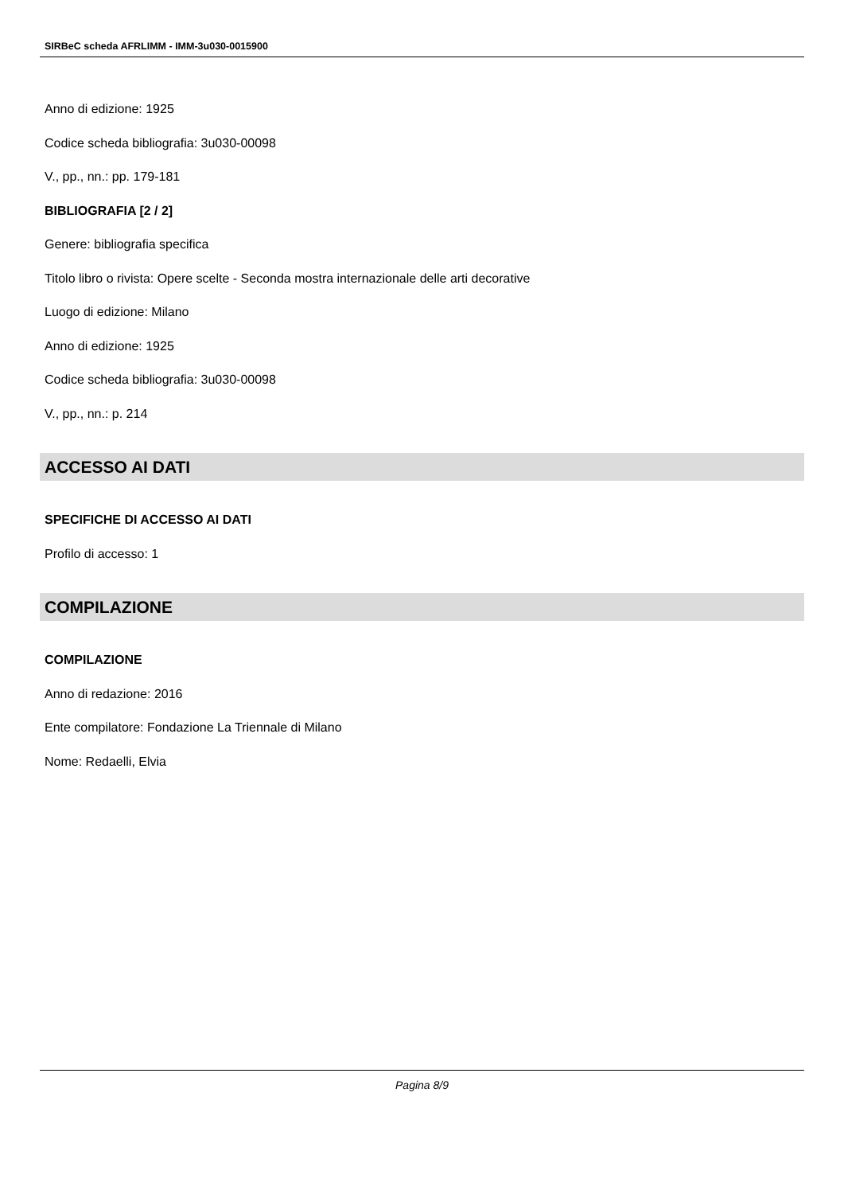SIRBeC scheda AFRLIMM - IMM-3u030-0015900
Anno di edizione: 1925
Codice scheda bibliografia: 3u030-00098
V., pp., nn.: pp. 179-181
BIBLIOGRAFIA [2 / 2]
Genere: bibliografia specifica
Titolo libro o rivista: Opere scelte - Seconda mostra internazionale delle arti decorative
Luogo di edizione: Milano
Anno di edizione: 1925
Codice scheda bibliografia: 3u030-00098
V., pp., nn.: p. 214
ACCESSO AI DATI
SPECIFICHE DI ACCESSO AI DATI
Profilo di accesso: 1
COMPILAZIONE
COMPILAZIONE
Anno di redazione: 2016
Ente compilatore: Fondazione La Triennale di Milano
Nome: Redaelli, Elvia
Pagina 8/9